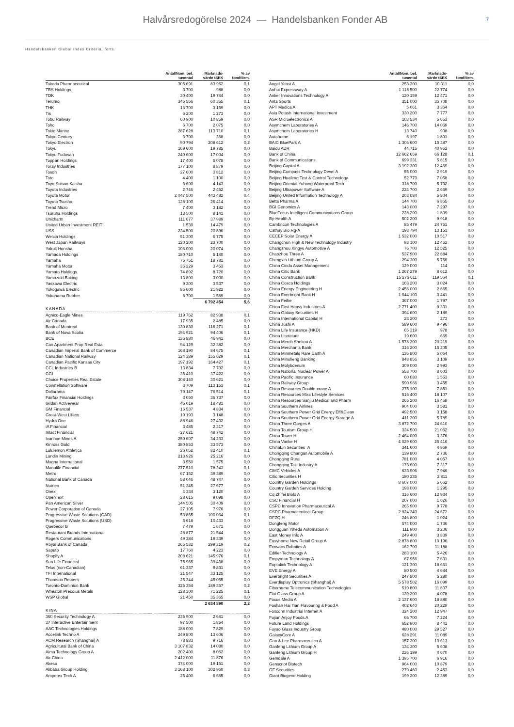Halvårsredogörelse 2024 — Handelsbanken Fonder AB
7
Handelsbanken Global Index Criteria, forts.
| | Antal/Nom. bel. tusental | Marknads- värde tSEK | % av fondförm. |
| --- | --- | --- | --- |
| Takeda Pharmaceutical | 305 691 | 83 962 | 0,1 |
| TBS Holdings | 3 700 | 988 | 0,0 |
| TDK | 30 400 | 19 744 | 0,0 |
| Terumo | 345 556 | 60 355 | 0,1 |
| THK | 16 700 | 3 159 | 0,0 |
| Tis | 6 200 | 1 273 | 0,0 |
| Tobu Railway | 60 900 | 10 859 | 0,0 |
| Toho | 6 700 | 2 075 | 0,0 |
| Tokio Marine | 287 628 | 113 710 | 0,1 |
| Tokyo Century | 3 700 | 368 | 0,0 |
| Tokyo Electron | 90 794 | 208 612 | 0,2 |
| Tokyu | 169 600 | 19 785 | 0,0 |
| Tokyu Fudosan | 240 600 | 17 004 | 0,0 |
| Toppan Holdings | 17 400 | 5 078 | 0,0 |
| Toray Industries | 177 100 | 8 879 | 0,0 |
| Tosoh | 27 600 | 3 812 | 0,0 |
| Toto | 4 400 | 1 100 | 0,0 |
| Toyo Suisan Kaisha | 6 600 | 4 143 | 0,0 |
| Toyota Industries | 2 746 | 2 452 | 0,0 |
| Toyota Motor | 2 047 500 | 443 482 | 0,4 |
| Toyota Tsusho | 128 100 | 26 414 | 0,0 |
| Trend Micro | 7 400 | 3 182 | 0,0 |
| Tsuruha Holdings | 13 500 | 8 141 | 0,0 |
| Unicharm | 111 677 | 37 989 | 0,0 |
| United Urban Investment REIT | 1 539 | 14 479 | 0,0 |
| USS | 234 500 | 20 896 | 0,0 |
| Welcia Holdings | 51 300 | 6 775 | 0,0 |
| West Japan Railways | 120 200 | 23 700 | 0,0 |
| Yakult Honsha | 106 000 | 20 074 | 0,0 |
| Yamada Holdings | 180 710 | 5 140 | 0,0 |
| Yamaha | 75 751 | 18 781 | 0,0 |
| Yamaha Motor | 35 229 | 3 453 | 0,0 |
| Yamato Holdings | 74 892 | 8 720 | 0,0 |
| Yamazaki Baking | 13 800 | 3 000 | 0,0 |
| Yaskawa Electric | 9 300 | 3 537 | 0,0 |
| Yokogawa Electric | 85 600 | 21 922 | 0,0 |
| Yokohama Rubber | 6 700 | 1 569 | 0,0 |
| | | 6 792 454 | 5,6 |
| KANADA | | | |
| Agnico-Eagle Mines | 119 762 | 82 938 | 0,1 |
| Air Canada | 17 935 | 2 485 | 0,0 |
| Bank of Montreal | 130 830 | 116 271 | 0,1 |
| Bank of Nova Scotia | 194 921 | 94 406 | 0,1 |
| BCE | 136 880 | 46 941 | 0,0 |
| Can Apartment Prop Real Esta | 94 129 | 32 382 | 0,0 |
| Canadian Imperial Bank of Commerce | 168 190 | 84 675 | 0,1 |
| Canadian National Railway | 124 389 | 155 629 | 0,1 |
| Canadian Pacific Kansas City | 197 192 | 164 427 | 0,1 |
| CCL Industries B | 13 834 | 7 702 | 0,0 |
| CGI | 35 410 | 37 422 | 0,0 |
| Choice Properties Real Estate | 308 140 | 30 621 | 0,0 |
| Constellation Software | 3 709 | 113 153 | 0,1 |
| Dollarama | 79 147 | 76 514 | 0,1 |
| Fairfax Financial Holdings | 3 050 | 36 737 | 0,0 |
| Gildan Activewear | 46 019 | 18 481 | 0,0 |
| GM Financial | 16 537 | 4 834 | 0,0 |
| Great-West Lifeco | 10 193 | 3 148 | 0,0 |
| Hydro One | 88 946 | 27 432 | 0,0 |
| iA Financial | 3 485 | 2 317 | 0,0 |
| Intact Financial | 27 621 | 48 742 | 0,0 |
| Ivanhoe Mines A | 250 607 | 34 233 | 0,0 |
| Kinross Gold | 380 853 | 33 573 | 0,0 |
| Lululemon Athletica | 26 052 | 82 410 | 0,1 |
| Lundin Mining | 213 926 | 25 216 | 0,0 |
| Magna International | 3 550 | 1 575 | 0,0 |
| Manulife Financial | 277 510 | 78 243 | 0,1 |
| Metro | 67 152 | 39 389 | 0,0 |
| National Bank of Canada | 58 046 | 48 747 | 0,0 |
| Nutrien | 51 345 | 27 677 | 0,0 |
| Onex | 4 334 | 3 120 | 0,0 |
| OpenText | 28 615 | 9 098 | 0,0 |
| Pan American Silver | 144 505 | 30 409 | 0,0 |
| Power Corporation of Canada | 27 105 | 7 976 | 0,0 |
| Progressive Waste Solutions (CAD) | 53 865 | 100 064 | 0,1 |
| Progressive Waste Solutions (USD) | 5 618 | 10 433 | 0,0 |
| Quebecor B | 7 479 | 1 671 | 0,0 |
| Restaurant Brands International | 28 877 | 21 544 | 0,0 |
| Rogers Communications | 49 384 | 19 339 | 0,0 |
| Royal Bank of Canada | 265 532 | 299 319 | 0,2 |
| Saputo | 17 760 | 4 223 | 0,0 |
| Shopify A | 208 621 | 145 976 | 0,1 |
| Sun Life Financial | 75 965 | 39 438 | 0,0 |
| Telus (non-Canadian) | 61 337 | 9 831 | 0,0 |
| TFI International | 21 547 | 33 125 | 0,0 |
| Thomson Reuters | 25 244 | 45 055 | 0,0 |
| Toronto-Dominion Bank | 325 354 | 189 357 | 0,2 |
| Wheaton Precoius Metals | 128 300 | 71 225 | 0,1 |
| WSP Global | 21 450 | 35 365 | 0,0 |
| | | 2 634 890 | 2,2 |
| KINA | | | |
| 360 Security Technology A | 235 900 | 2 641 | 0,0 |
| 37 Interactive Entertainment | 97 500 | 1 854 | 0,0 |
| AAC Technologies Holdings | 188 000 | 7 829 | 0,0 |
| Accelink Techno A | 249 800 | 13 606 | 0,0 |
| ACM Research (Shanghai) A | 78 883 | 9 716 | 0,0 |
| Agricultural Bank of China | 3 107 832 | 14 080 | 0,0 |
| Aima Technology Group A | 202 400 | 8 062 | 0,0 |
| Air China | 2 412 000 | 11 876 | 0,0 |
| Akeso | 374 000 | 19 151 | 0,0 |
| Alibaba Group Holding | 3 168 100 | 302 960 | 0,3 |
| Amperex Tech A | 25 400 | 6 665 | 0,0 |
| | Antal/Nom. bel. tusental | Marknads- värde tSEK | % av fondförm. |
| --- | --- | --- | --- |
| Angel Yeast A | 253 300 | 10 311 | 0,0 |
| Anhui Expressway A | 1 118 500 | 22 774 | 0,0 |
| Anker Innovations Technology A | 120 159 | 12 471 | 0,0 |
| Anta Sports | 351 000 | 35 708 | 0,0 |
| APT Medica A | 5 061 | 3 364 | 0,0 |
| Asia Potash International Investment | 330 200 | 7 777 | 0,0 |
| ASR Microelectronics A | 103 534 | 5 653 | 0,0 |
| Asymchem Laboratories A | 146 700 | 14 069 | 0,0 |
| Asymchem Laboratories H | 13 740 | 908 | 0,0 |
| Autohome | 6 197 | 1 801 | 0,0 |
| BAIC BluePark A | 1 306 600 | 15 387 | 0,0 |
| Baidu ADR | 44 715 | 40 952 | 0,0 |
| Bank of China | 12 662 659 | 66 128 | 0,1 |
| Bank of Communications | 699 331 | 5 815 | 0,0 |
| Beijing Capital A | 3 192 300 | 12 469 | 0,0 |
| Beijing Compass Technology Devel A | 55 000 | 2 919 | 0,0 |
| Beijing Huafeng Test & Control Technology | 52 779 | 7 058 | 0,0 |
| Beijing Oriental Yuhong Waterproof Tech | 318 700 | 5 732 | 0,0 |
| Beijing Ultrapower Software A | 224 700 | 2 659 | 0,0 |
| Beijing United Information Technology A | 203 084 | 5 804 | 0,0 |
| Betta Pharma A | 144 700 | 6 865 | 0,0 |
| BGI Genomics A | 143 000 | 7 297 | 0,0 |
| BlueFocus Intelligent Communications Group | 228 200 | 1 809 | 0,0 |
| By-Health A | 502 200 | 9 918 | 0,0 |
| Cambricon Technologies A | 85 479 | 24 751 | 0,0 |
| Cathay Bio Rg-A | 198 794 | 13 151 | 0,0 |
| CECEP Solar Energy A | 1 532 000 | 10 517 | 0,0 |
| Changchun High & New Technology Industry | 93 100 | 12 452 | 0,0 |
| Changzhou Xingyu Automotive A | 76 700 | 12 525 | 0,0 |
| Chaozhou Three A | 537 900 | 22 884 | 0,0 |
| Chengxin Lithium Group A | 294 300 | 5 756 | 0,0 |
| China Cinda Asset Management | 129 000 | 114 | 0,0 |
| China Citic Bank | 1 267 279 | 8 612 | 0,0 |
| China Construction Bank | 15 276 611 | 119 564 | 0,1 |
| China Cosco Holdings | 163 200 | 3 024 | 0,0 |
| China Energy Engineering H | 2 456 000 | 2 865 | 0,0 |
| China Everbright Bank H | 1 044 103 | 3 441 | 0,0 |
| China Feihe | 367 000 | 1 797 | 0,0 |
| China First Heavy Industries A | 2 771 400 | 9 331 | 0,0 |
| China Galaxy Securities H | 394 600 | 2 189 | 0,0 |
| China International Capital H | 23 200 | 273 | 0,0 |
| China Jushi A | 589 600 | 9 496 | 0,0 |
| China Life Insurance (HKD) | 65 319 | 978 | 0,0 |
| China Literature | 19 600 | 669 | 0,0 |
| China Merch Shekou A | 1 578 200 | 20 219 | 0,0 |
| China Merchants Bank | 316 200 | 15 205 | 0,0 |
| China Minmetals Rare Earth A | 136 800 | 5 054 | 0,0 |
| China Minsheng Banking | 848 856 | 3 109 | 0,0 |
| China Molybdenum | 309 000 | 2 993 | 0,0 |
| China National Nuclear Power A | 553 700 | 8 603 | 0,0 |
| China Pacific Insurance | 60 080 | 1 553 | 0,0 |
| China Railway Group | 590 966 | 3 455 | 0,0 |
| China Resources Double-crane A | 275 100 | 7 851 | 0,0 |
| China Resources Mixc Lifestyle Services | 516 400 | 18 107 | 0,0 |
| China Resources Sanjiu Medical and Pharm | 265 200 | 16 458 | 0,0 |
| China Southern Airlines | 904 000 | 3 581 | 0,0 |
| China Southern Power Grid Energy Eff&Clean | 492 500 | 3 158 | 0,0 |
| China Southern Power Grid Energy Storage A | 411 200 | 5 789 | 0,0 |
| China Three Gorges A | 3 872 700 | 24 610 | 0,0 |
| China Tourism Group H | 324 500 | 21 062 | 0,0 |
| China Tower H | 2 464 000 | 3 376 | 0,0 |
| China Vanke H | 4 029 600 | 25 416 | 0,0 |
| ChinaLin Securities A | 341 600 | 4 969 | 0,0 |
| Chongqing Changan Automobile A | 139 800 | 2 736 | 0,0 |
| Chongqing Rural | 781 000 | 4 057 | 0,0 |
| Chongqing Taiji Industry A | 173 600 | 7 317 | 0,0 |
| CIMC Vehicles A | 633 906 | 7 946 | 0,0 |
| Citic Securities H | 180 235 | 2 811 | 0,0 |
| Country Garden Holdings | 8 607 000 | 5 662 | 0,0 |
| Country Garden Services Holding | 198 000 | 1 295 | 0,0 |
| Cq Zhifei Biolo A | 316 600 | 12 934 | 0,0 |
| CSC Financial H | 207 000 | 1 626 | 0,0 |
| CSPC Innovation Pharmaceutical A | 265 900 | 9 778 | 0,0 |
| CSPC Pharmaceutical Group | 2 924 240 | 24 672 | 0,0 |
| DFZQ H | 246 800 | 1 024 | 0,0 |
| Dongfeng Motor | 574 000 | 1 736 | 0,0 |
| Dongguan Yiheda Automation A | 111 900 | 3 206 | 0,0 |
| East Money Info A | 249 400 | 3 839 | 0,0 |
| Easyhome New Retail Group A | 2 878 800 | 10 196 | 0,0 |
| Ecovacs Robotics A | 162 700 | 11 188 | 0,0 |
| Edifier Technology A | 283 100 | 5 426 | 0,0 |
| Empyrean Technology A | 67 956 | 7 631 | 0,0 |
| Eoptolink Technology A | 121 300 | 18 661 | 0,0 |
| EVE Energy A | 80 500 | 4 684 | 0,0 |
| Everbright Securities A | 247 800 | 5 280 | 0,0 |
| Everdisplay Optronics (Shanghai) A | 5 578 502 | 16 099 | 0,0 |
| Fiberhome Telecommunication Technologies | 510 800 | 11 837 | 0,0 |
| Flat Glass Group A | 139 200 | 4 078 | 0,0 |
| Focus Media A | 2 137 600 | 18 880 | 0,0 |
| Foshan Hai Tian Flavouring & Food A | 402 640 | 20 229 | 0,0 |
| Foxconn Industrial Internet A | 324 200 | 12 947 | 0,0 |
| Fujian Anjoy Foods A | 66 700 | 7 224 | 0,0 |
| Future Land Holdings | 652 900 | 8 441 | 0,0 |
| Fuyao Glass Industry Group | 480 000 | 29 527 | 0,0 |
| GalaxyCore A | 628 291 | 11 089 | 0,0 |
| Gan & Lee Pharmaceutica A | 157 200 | 10 613 | 0,0 |
| Ganfeng Lithium Group A | 134 300 | 5 608 | 0,0 |
| Ganfeng Lithium Group H | 226 199 | 4 670 | 0,0 |
| Gemdale A | 1 395 700 | 6 916 | 0,0 |
| Genscript Biotech | 964 000 | 10 879 | 0,0 |
| GF Securities | 279 460 | 2 453 | 0,0 |
| Giant Biogene Holding | 199 200 | 12 389 | 0,0 |